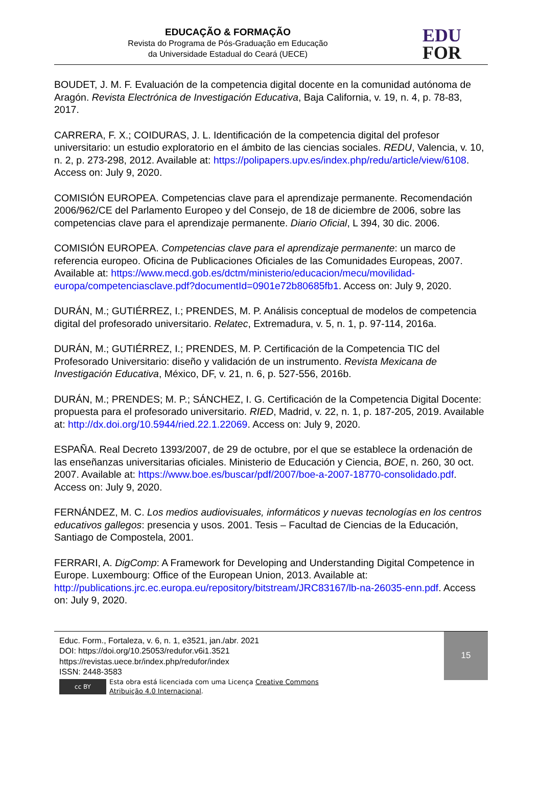EDUCAÇÃO & FORMAÇÃO
Revista do Programa de Pós-Graduação em Educação
da Universidade Estadual do Ceará (UECE)
EDU
FOR
BOUDET, J. M. F. Evaluación de la competencia digital docente en la comunidad autónoma de Aragón. Revista Electrónica de Investigación Educativa, Baja California, v. 19, n. 4, p. 78-83, 2017.
CARRERA, F. X.; COIDURAS, J. L. Identificación de la competencia digital del profesor universitario: un estudio exploratorio en el ámbito de las ciencias sociales. REDU, Valencia, v. 10, n. 2, p. 273-298, 2012. Available at: https://polipapers.upv.es/index.php/redu/article/view/6108. Access on: July 9, 2020.
COMISIÓN EUROPEA. Competencias clave para el aprendizaje permanente. Recomendación 2006/962/CE del Parlamento Europeo y del Consejo, de 18 de diciembre de 2006, sobre las competencias clave para el aprendizaje permanente. Diario Oficial, L 394, 30 dic. 2006.
COMISIÓN EUROPEA. Competencias clave para el aprendizaje permanente: un marco de referencia europeo. Oficina de Publicaciones Oficiales de las Comunidades Europeas, 2007. Available at: https://www.mecd.gob.es/dctm/ministerio/educacion/mecu/movilidad-europa/competenciasclave.pdf?documentId=0901e72b80685fb1. Access on: July 9, 2020.
DURÁN, M.; GUTIÉRREZ, I.; PRENDES, M. P. Análisis conceptual de modelos de competencia digital del profesorado universitario. Relatec, Extremadura, v. 5, n. 1, p. 97-114, 2016a.
DURÁN, M.; GUTIÉRREZ, I.; PRENDES, M. P. Certificación de la Competencia TIC del Profesorado Universitario: diseño y validación de un instrumento. Revista Mexicana de Investigación Educativa, México, DF, v. 21, n. 6, p. 527-556, 2016b.
DURÁN, M.; PRENDES; M. P.; SÁNCHEZ, I. G. Certificación de la Competencia Digital Docente: propuesta para el profesorado universitario. RIED, Madrid, v. 22, n. 1, p. 187-205, 2019. Available at: http://dx.doi.org/10.5944/ried.22.1.22069. Access on: July 9, 2020.
ESPAÑA. Real Decreto 1393/2007, de 29 de octubre, por el que se establece la ordenación de las enseñanzas universitarias oficiales. Ministerio de Educación y Ciencia, BOE, n. 260, 30 oct. 2007. Available at: https://www.boe.es/buscar/pdf/2007/boe-a-2007-18770-consolidado.pdf. Access on: July 9, 2020.
FERNÁNDEZ, M. C. Los medios audiovisuales, informáticos y nuevas tecnologías en los centros educativos gallegos: presencia y usos. 2001. Tesis – Facultad de Ciencias de la Educación, Santiago de Compostela, 2001.
FERRARI, A. DigComp: A Framework for Developing and Understanding Digital Competence in Europe. Luxembourg: Office of the European Union, 2013. Available at: http://publications.jrc.ec.europa.eu/repository/bitstream/JRC83167/lb-na-26035-enn.pdf. Access on: July 9, 2020.
Educ. Form., Fortaleza, v. 6, n. 1, e3521, jan./abr. 2021
DOI: https://doi.org/10.25053/redufor.v6i1.3521
https://revistas.uece.br/index.php/redufor/index
ISSN: 2448-3583
cc BY
Esta obra está licenciada com uma Licença Creative Commons
Atribuição 4.0 Internacional.
15